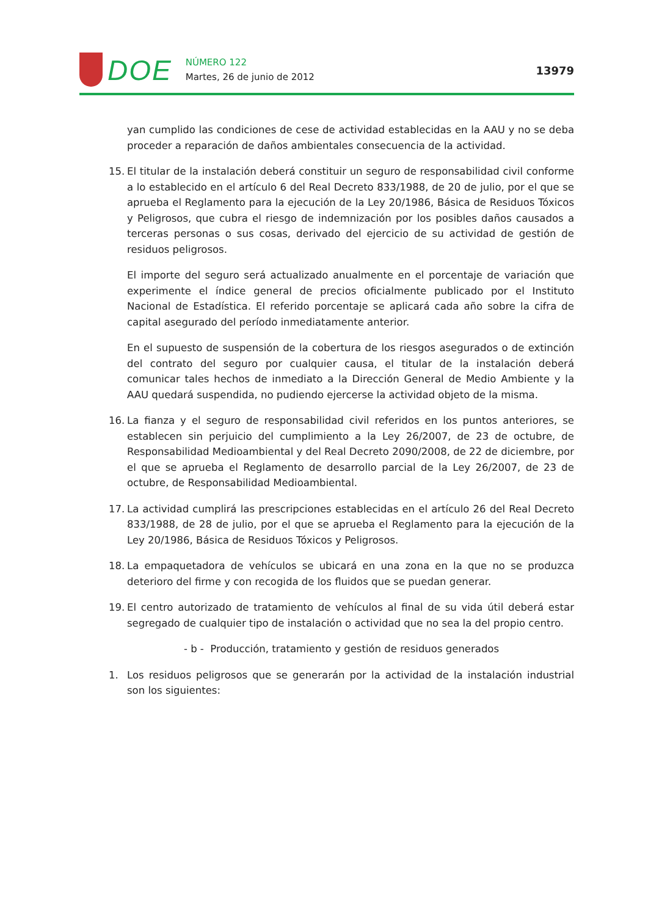DOE
NÚMERO 122
Martes, 26 de junio de 2012
13979
yan cumplido las condiciones de cese de actividad establecidas en la AAU y no se deba proceder a reparación de daños ambientales consecuencia de la actividad.
15. El titular de la instalación deberá constituir un seguro de responsabilidad civil conforme a lo establecido en el artículo 6 del Real Decreto 833/1988, de 20 de julio, por el que se aprueba el Reglamento para la ejecución de la Ley 20/1986, Básica de Residuos Tóxicos y Peligrosos, que cubra el riesgo de indemnización por los posibles daños causados a terceras personas o sus cosas, derivado del ejercicio de su actividad de gestión de residuos peligrosos.
El importe del seguro será actualizado anualmente en el porcentaje de variación que experimente el índice general de precios oficialmente publicado por el Instituto Nacional de Estadística. El referido porcentaje se aplicará cada año sobre la cifra de capital asegurado del período inmediatamente anterior.
En el supuesto de suspensión de la cobertura de los riesgos asegurados o de extinción del contrato del seguro por cualquier causa, el titular de la instalación deberá comunicar tales hechos de inmediato a la Dirección General de Medio Ambiente y la AAU quedará suspendida, no pudiendo ejercerse la actividad objeto de la misma.
16. La fianza y el seguro de responsabilidad civil referidos en los puntos anteriores, se establecen sin perjuicio del cumplimiento a la Ley 26/2007, de 23 de octubre, de Responsabilidad Medioambiental y del Real Decreto 2090/2008, de 22 de diciembre, por el que se aprueba el Reglamento de desarrollo parcial de la Ley 26/2007, de 23 de octubre, de Responsabilidad Medioambiental.
17. La actividad cumplirá las prescripciones establecidas en el artículo 26 del Real Decreto 833/1988, de 28 de julio, por el que se aprueba el Reglamento para la ejecución de la Ley 20/1986, Básica de Residuos Tóxicos y Peligrosos.
18. La empaquetadora de vehículos se ubicará en una zona en la que no se produzca deterioro del firme y con recogida de los fluidos que se puedan generar.
19. El centro autorizado de tratamiento de vehículos al final de su vida útil deberá estar segregado de cualquier tipo de instalación o actividad que no sea la del propio centro.
- b - Producción, tratamiento y gestión de residuos generados
1. Los residuos peligrosos que se generarán por la actividad de la instalación industrial son los siguientes: